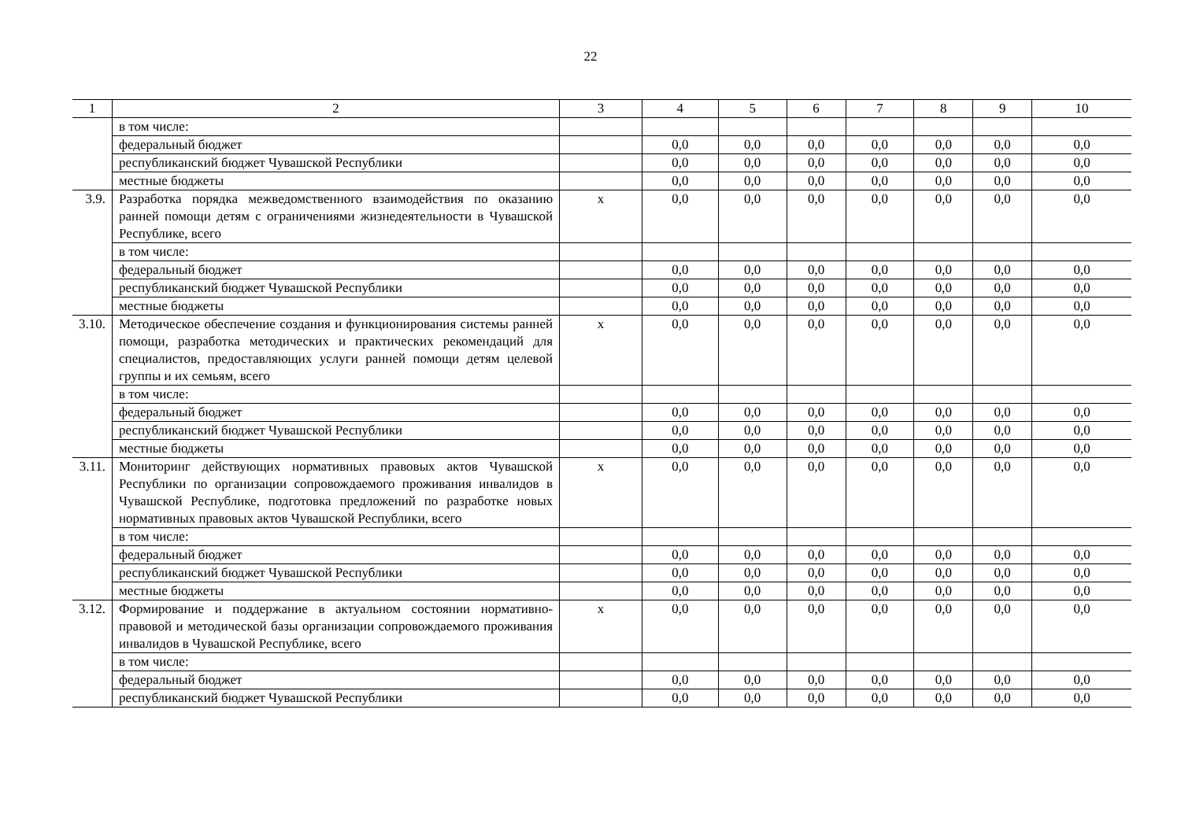22
| 1 | 2 | 3 | 4 | 5 | 6 | 7 | 8 | 9 | 10 |
| --- | --- | --- | --- | --- | --- | --- | --- | --- | --- |
| | в том числе: | | | | | | | | |
| | федеральный бюджет | | 0,0 | 0,0 | 0,0 | 0,0 | 0,0 | 0,0 | 0,0 |
| | республиканский бюджет Чувашской Республики | | 0,0 | 0,0 | 0,0 | 0,0 | 0,0 | 0,0 | 0,0 |
| | местные бюджеты | | 0,0 | 0,0 | 0,0 | 0,0 | 0,0 | 0,0 | 0,0 |
| 3.9. | Разработка порядка межведомственного взаимодействия по оказанию ранней помощи детям с ограничениями жизнедеятельности в Чувашской Республике, всего | х | 0,0 | 0,0 | 0,0 | 0,0 | 0,0 | 0,0 | 0,0 |
| | в том числе: | | | | | | | | |
| | федеральный бюджет | | 0,0 | 0,0 | 0,0 | 0,0 | 0,0 | 0,0 | 0,0 |
| | республиканский бюджет Чувашской Республики | | 0,0 | 0,0 | 0,0 | 0,0 | 0,0 | 0,0 | 0,0 |
| | местные бюджеты | | 0,0 | 0,0 | 0,0 | 0,0 | 0,0 | 0,0 | 0,0 |
| 3.10. | Методическое обеспечение создания и функционирования системы ранней помощи, разработка методических и практических рекомендаций для специалистов, предоставляющих услуги ранней помощи детям целевой группы и их семьям, всего | х | 0,0 | 0,0 | 0,0 | 0,0 | 0,0 | 0,0 | 0,0 |
| | в том числе: | | | | | | | | |
| | федеральный бюджет | | 0,0 | 0,0 | 0,0 | 0,0 | 0,0 | 0,0 | 0,0 |
| | республиканский бюджет Чувашской Республики | | 0,0 | 0,0 | 0,0 | 0,0 | 0,0 | 0,0 | 0,0 |
| | местные бюджеты | | 0,0 | 0,0 | 0,0 | 0,0 | 0,0 | 0,0 | 0,0 |
| 3.11. | Мониторинг действующих нормативных правовых актов Чувашской Республики по организации сопровождаемого проживания инвалидов в Чувашской Республике, подготовка предложений по разработке новых нормативных правовых актов Чувашской Республики, всего | х | 0,0 | 0,0 | 0,0 | 0,0 | 0,0 | 0,0 | 0,0 |
| | в том числе: | | | | | | | | |
| | федеральный бюджет | | 0,0 | 0,0 | 0,0 | 0,0 | 0,0 | 0,0 | 0,0 |
| | республиканский бюджет Чувашской Республики | | 0,0 | 0,0 | 0,0 | 0,0 | 0,0 | 0,0 | 0,0 |
| | местные бюджеты | | 0,0 | 0,0 | 0,0 | 0,0 | 0,0 | 0,0 | 0,0 |
| 3.12. | Формирование и поддержание в актуальном состоянии нормативно-правовой и методической базы организации сопровождаемого проживания инвалидов в Чувашской Республике, всего | х | 0,0 | 0,0 | 0,0 | 0,0 | 0,0 | 0,0 | 0,0 |
| | в том числе: | | | | | | | | |
| | федеральный бюджет | | 0,0 | 0,0 | 0,0 | 0,0 | 0,0 | 0,0 | 0,0 |
| | республиканский бюджет Чувашской Республики | | 0,0 | 0,0 | 0,0 | 0,0 | 0,0 | 0,0 | 0,0 |